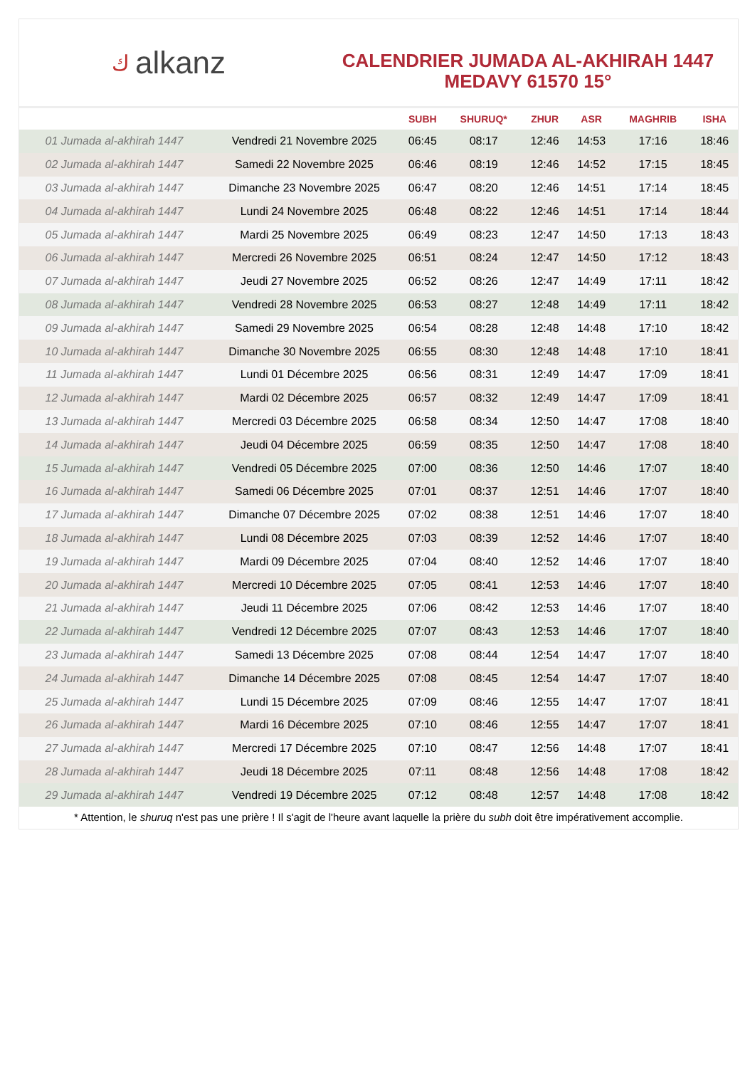كalkanz
CALENDRIER JUMADA AL-AKHIRAH 1447
MEDAVY 61570 15°
| | | SUBH | SHURUQ* | ZHUR | ASR | MAGHRIB | ISHA |
| --- | --- | --- | --- | --- | --- | --- | --- |
| 01 Jumada al-akhirah 1447 | Vendredi 21 Novembre 2025 | 06:45 | 08:17 | 12:46 | 14:53 | 17:16 | 18:46 |
| 02 Jumada al-akhirah 1447 | Samedi 22 Novembre 2025 | 06:46 | 08:19 | 12:46 | 14:52 | 17:15 | 18:45 |
| 03 Jumada al-akhirah 1447 | Dimanche 23 Novembre 2025 | 06:47 | 08:20 | 12:46 | 14:51 | 17:14 | 18:45 |
| 04 Jumada al-akhirah 1447 | Lundi 24 Novembre 2025 | 06:48 | 08:22 | 12:46 | 14:51 | 17:14 | 18:44 |
| 05 Jumada al-akhirah 1447 | Mardi 25 Novembre 2025 | 06:49 | 08:23 | 12:47 | 14:50 | 17:13 | 18:43 |
| 06 Jumada al-akhirah 1447 | Mercredi 26 Novembre 2025 | 06:51 | 08:24 | 12:47 | 14:50 | 17:12 | 18:43 |
| 07 Jumada al-akhirah 1447 | Jeudi 27 Novembre 2025 | 06:52 | 08:26 | 12:47 | 14:49 | 17:11 | 18:42 |
| 08 Jumada al-akhirah 1447 | Vendredi 28 Novembre 2025 | 06:53 | 08:27 | 12:48 | 14:49 | 17:11 | 18:42 |
| 09 Jumada al-akhirah 1447 | Samedi 29 Novembre 2025 | 06:54 | 08:28 | 12:48 | 14:48 | 17:10 | 18:42 |
| 10 Jumada al-akhirah 1447 | Dimanche 30 Novembre 2025 | 06:55 | 08:30 | 12:48 | 14:48 | 17:10 | 18:41 |
| 11 Jumada al-akhirah 1447 | Lundi 01 Décembre 2025 | 06:56 | 08:31 | 12:49 | 14:47 | 17:09 | 18:41 |
| 12 Jumada al-akhirah 1447 | Mardi 02 Décembre 2025 | 06:57 | 08:32 | 12:49 | 14:47 | 17:09 | 18:41 |
| 13 Jumada al-akhirah 1447 | Mercredi 03 Décembre 2025 | 06:58 | 08:34 | 12:50 | 14:47 | 17:08 | 18:40 |
| 14 Jumada al-akhirah 1447 | Jeudi 04 Décembre 2025 | 06:59 | 08:35 | 12:50 | 14:47 | 17:08 | 18:40 |
| 15 Jumada al-akhirah 1447 | Vendredi 05 Décembre 2025 | 07:00 | 08:36 | 12:50 | 14:46 | 17:07 | 18:40 |
| 16 Jumada al-akhirah 1447 | Samedi 06 Décembre 2025 | 07:01 | 08:37 | 12:51 | 14:46 | 17:07 | 18:40 |
| 17 Jumada al-akhirah 1447 | Dimanche 07 Décembre 2025 | 07:02 | 08:38 | 12:51 | 14:46 | 17:07 | 18:40 |
| 18 Jumada al-akhirah 1447 | Lundi 08 Décembre 2025 | 07:03 | 08:39 | 12:52 | 14:46 | 17:07 | 18:40 |
| 19 Jumada al-akhirah 1447 | Mardi 09 Décembre 2025 | 07:04 | 08:40 | 12:52 | 14:46 | 17:07 | 18:40 |
| 20 Jumada al-akhirah 1447 | Mercredi 10 Décembre 2025 | 07:05 | 08:41 | 12:53 | 14:46 | 17:07 | 18:40 |
| 21 Jumada al-akhirah 1447 | Jeudi 11 Décembre 2025 | 07:06 | 08:42 | 12:53 | 14:46 | 17:07 | 18:40 |
| 22 Jumada al-akhirah 1447 | Vendredi 12 Décembre 2025 | 07:07 | 08:43 | 12:53 | 14:46 | 17:07 | 18:40 |
| 23 Jumada al-akhirah 1447 | Samedi 13 Décembre 2025 | 07:08 | 08:44 | 12:54 | 14:47 | 17:07 | 18:40 |
| 24 Jumada al-akhirah 1447 | Dimanche 14 Décembre 2025 | 07:08 | 08:45 | 12:54 | 14:47 | 17:07 | 18:40 |
| 25 Jumada al-akhirah 1447 | Lundi 15 Décembre 2025 | 07:09 | 08:46 | 12:55 | 14:47 | 17:07 | 18:41 |
| 26 Jumada al-akhirah 1447 | Mardi 16 Décembre 2025 | 07:10 | 08:46 | 12:55 | 14:47 | 17:07 | 18:41 |
| 27 Jumada al-akhirah 1447 | Mercredi 17 Décembre 2025 | 07:10 | 08:47 | 12:56 | 14:48 | 17:07 | 18:41 |
| 28 Jumada al-akhirah 1447 | Jeudi 18 Décembre 2025 | 07:11 | 08:48 | 12:56 | 14:48 | 17:08 | 18:42 |
| 29 Jumada al-akhirah 1447 | Vendredi 19 Décembre 2025 | 07:12 | 08:48 | 12:57 | 14:48 | 17:08 | 18:42 |
* Attention, le shuruq n'est pas une prière ! Il s'agit de l'heure avant laquelle la prière du subh doit être impérativement accomplie.